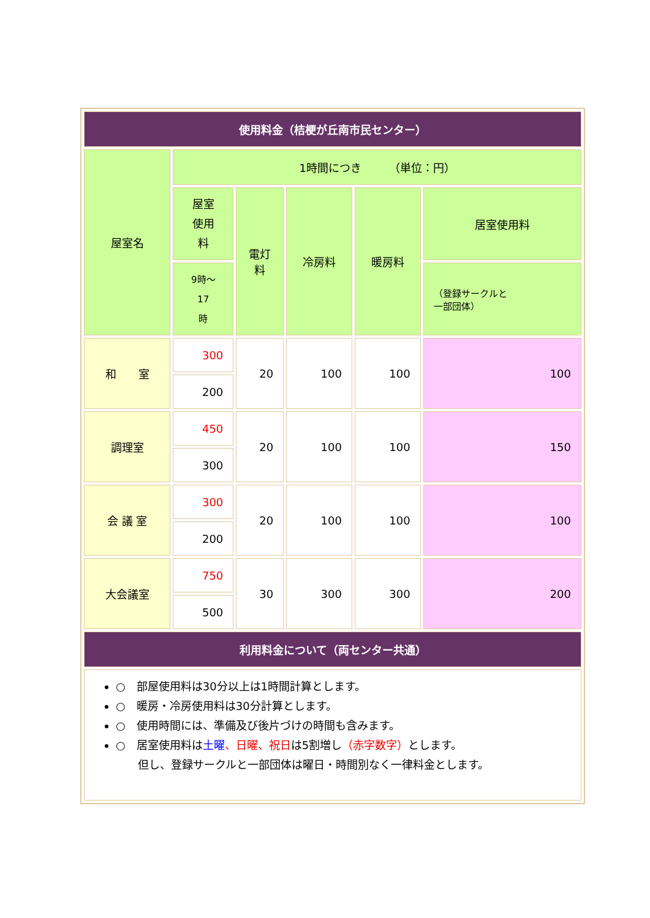| 使用料金（桔梗が丘南市民センター） | | | | | |
| 屋室名 | 1時間につき （単位：円） | | | | |
| | 屋室 使用 料 | 電灯 料 | 冷房料 | 暖房料 | 居室使用料 |
| | 9時～ 17 時 | | | | （登録サークルと 一部団体） |
| 和 室 | 300 | 20 | 100 | 100 | 100 |
| | 200 | | | | |
| 調理室 | 450 | 20 | 100 | 100 | 150 |
| | 300 | | | | |
| 会 議 室 | 300 | 20 | 100 | 100 | 100 |
| | 200 | | | | |
| 大会議室 | 750 | 30 | 300 | 300 | 200 |
| | 500 | | | | |
| 利用料金について（両センター共通） | | | | | |
| ○ 部屋使用料は30分以上は1時間計算とします。 ○ 暖房・冷房使用料は30分計算とします。 ○ 使用時間には、準備及び後片づけの時間も含みます。 ○ 居室使用料は 土曜 、日曜、祝日 は5割増し （赤字数字） とします。 但し、登録サークルと一部団体は曜日・時間別なく一律料金とします。 | | | | | |